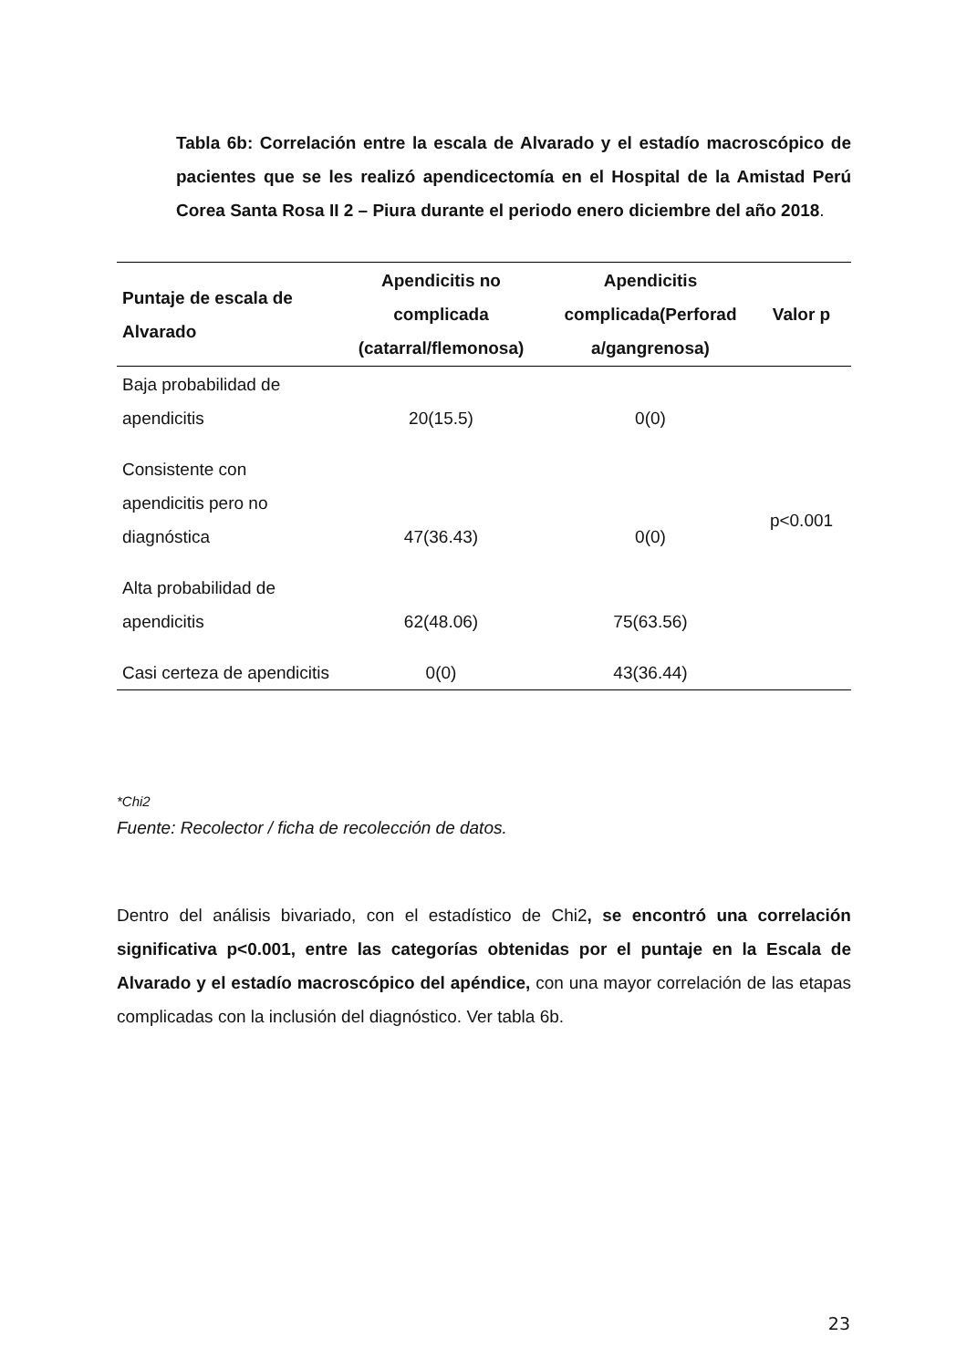Tabla 6b: Correlación entre la escala de Alvarado y el estadío macroscópico de pacientes que se les realizó apendicectomía en el Hospital de la Amistad Perú Corea Santa Rosa II 2 – Piura durante el periodo enero diciembre del año 2018.
| Puntaje de escala de Alvarado | Apendicitis no complicada (catarral/flemonosa) | Apendicitis complicada(Perforad a/gangrenosa) | Valor p |
| --- | --- | --- | --- |
| Baja probabilidad de apendicitis | 20(15.5) | 0(0) | p<0.001 |
| Consistente con apendicitis pero no diagnóstica | 47(36.43) | 0(0) | |
| Alta probabilidad de apendicitis | 62(48.06) | 75(63.56) | |
| Casi certeza de apendicitis | 0(0) | 43(36.44) | |
*Chi2
Fuente: Recolector / ficha de recolección de datos.
Dentro del análisis bivariado, con el estadístico de Chi2, se encontró una correlación significativa p<0.001, entre las categorías obtenidas por el puntaje en la Escala de Alvarado y el estadío macroscópico del apéndice, con una mayor correlación de las etapas complicadas con la inclusión del diagnóstico. Ver tabla 6b.
23